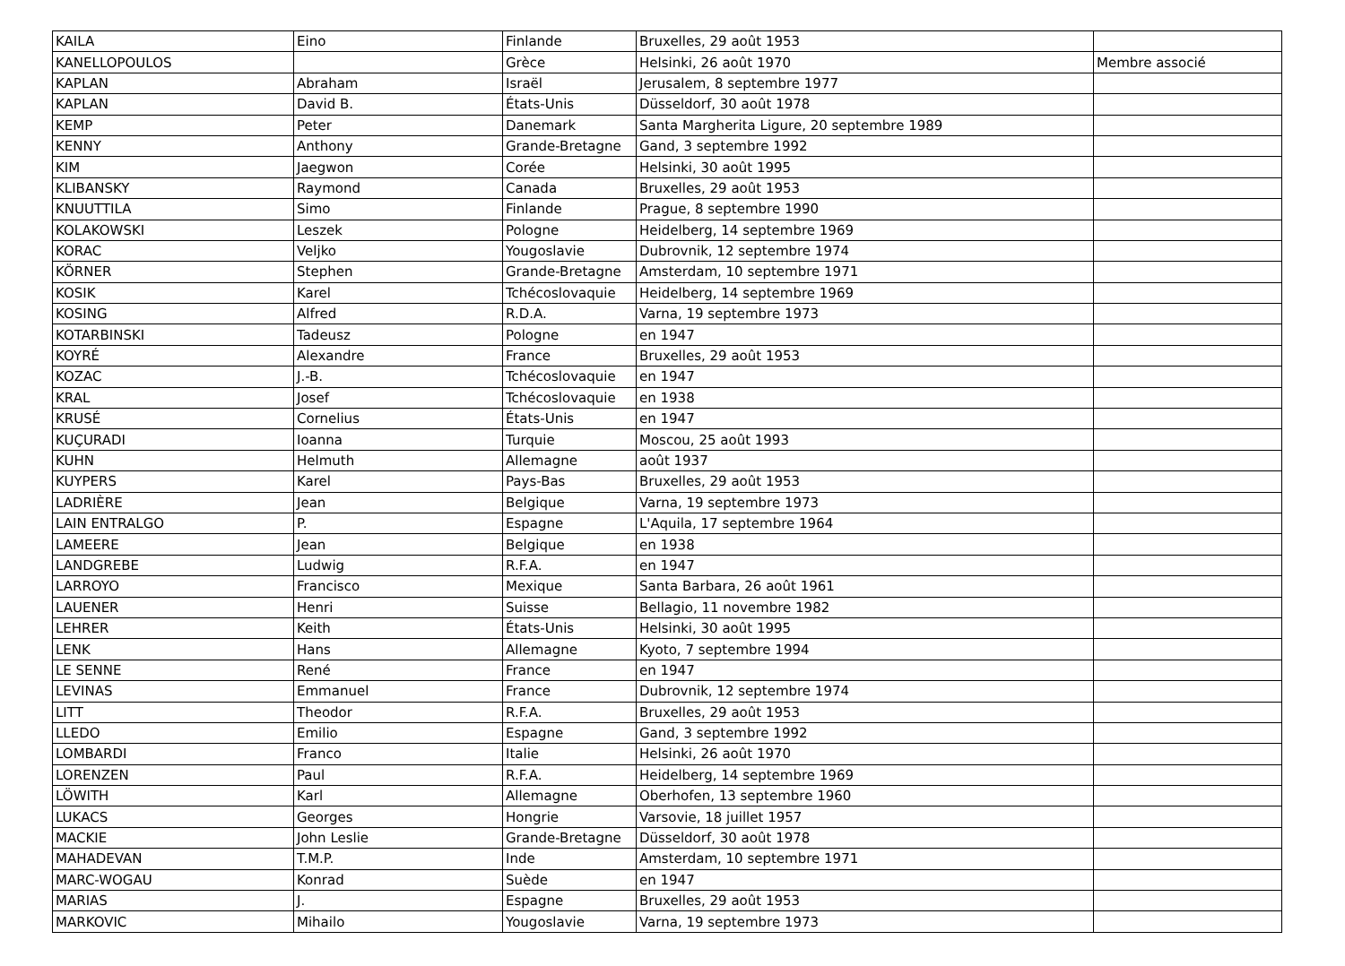| KAILA | Eino | Finlande | Bruxelles, 29 août 1953 | |
| KANELLOPOULOS | | Grèce | Helsinki, 26 août 1970 | Membre associé |
| KAPLAN | Abraham | Israël | Jerusalem, 8 septembre 1977 | |
| KAPLAN | David B. | États-Unis | Düsseldorf, 30 août 1978 | |
| KEMP | Peter | Danemark | Santa Margherita Ligure, 20 septembre 1989 | |
| KENNY | Anthony | Grande-Bretagne | Gand, 3 septembre 1992 | |
| KIM | Jaegwon | Corée | Helsinki, 30 août 1995 | |
| KLIBANSKY | Raymond | Canada | Bruxelles, 29 août 1953 | |
| KNUUTTILA | Simo | Finlande | Prague, 8 septembre 1990 | |
| KOLAKOWSKI | Leszek | Pologne | Heidelberg, 14 septembre 1969 | |
| KORAC | Veljko | Yougoslavie | Dubrovnik, 12 septembre 1974 | |
| KÖRNER | Stephen | Grande-Bretagne | Amsterdam, 10 septembre 1971 | |
| KOSIK | Karel | Tchécoslovaquie | Heidelberg, 14 septembre 1969 | |
| KOSING | Alfred | R.D.A. | Varna, 19 septembre 1973 | |
| KOTARBINSKI | Tadeusz | Pologne | en 1947 | |
| KOYRÉ | Alexandre | France | Bruxelles, 29 août 1953 | |
| KOZAC | J.-B. | Tchécoslovaquie | en 1947 | |
| KRAL | Josef | Tchécoslovaquie | en 1938 | |
| KRUSÉ | Cornelius | États-Unis | en 1947 | |
| KUÇURADI | Ioanna | Turquie | Moscou, 25 août 1993 | |
| KUHN | Helmuth | Allemagne | août 1937 | |
| KUYPERS | Karel | Pays-Bas | Bruxelles, 29 août 1953 | |
| LADRIÈRE | Jean | Belgique | Varna, 19 septembre 1973 | |
| LAIN ENTRALGO | P. | Espagne | L'Aquila, 17 septembre 1964 | |
| LAMEERE | Jean | Belgique | en 1938 | |
| LANDGREBE | Ludwig | R.F.A. | en 1947 | |
| LARROYO | Francisco | Mexique | Santa Barbara, 26 août 1961 | |
| LAUENER | Henri | Suisse | Bellagio, 11 novembre 1982 | |
| LEHRER | Keith | États-Unis | Helsinki, 30 août 1995 | |
| LENK | Hans | Allemagne | Kyoto, 7 septembre 1994 | |
| LE SENNE | René | France | en 1947 | |
| LEVINAS | Emmanuel | France | Dubrovnik, 12 septembre 1974 | |
| LITT | Theodor | R.F.A. | Bruxelles, 29 août 1953 | |
| LLEDO | Emilio | Espagne | Gand, 3 septembre 1992 | |
| LOMBARDI | Franco | Italie | Helsinki, 26 août 1970 | |
| LORENZEN | Paul | R.F.A. | Heidelberg, 14 septembre 1969 | |
| LÖWITH | Karl | Allemagne | Oberhofen, 13 septembre 1960 | |
| LUKACS | Georges | Hongrie | Varsovie, 18 juillet 1957 | |
| MACKIE | John Leslie | Grande-Bretagne | Düsseldorf, 30 août 1978 | |
| MAHADEVAN | T.M.P. | Inde | Amsterdam, 10 septembre 1971 | |
| MARC-WOGAU | Konrad | Suède | en 1947 | |
| MARIAS | J. | Espagne | Bruxelles, 29 août 1953 | |
| MARKOVIC | Mihailo | Yougoslavie | Varna, 19 septembre 1973 | |